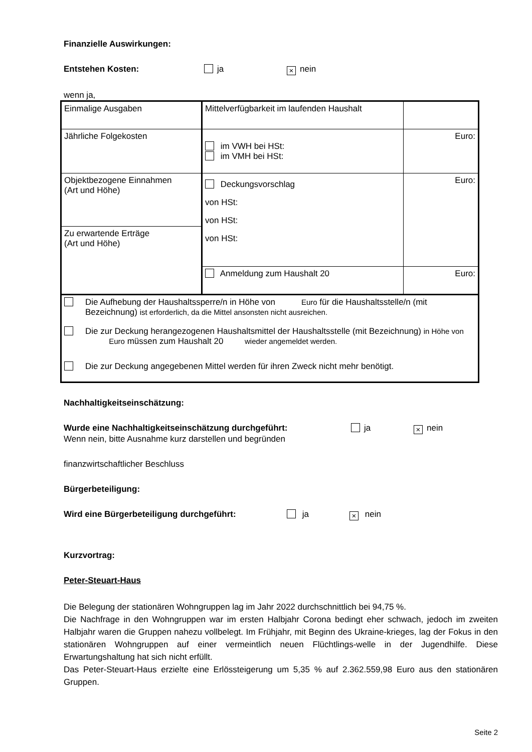Finanzielle Auswirkungen:
Entstehen Kosten: ja × nein
wenn ja,
| Einmalige Ausgaben | Mittelverfügbarkeit im laufenden Haushalt | |
| Jährliche Folgekosten | im VWH bei HSt: im VMH bei HSt: | Euro: |
| Objektbezogene Einnahmen (Art und Höhe) | Deckungsvorschlag von HSt: von HSt: von HSt: | Euro: |
| Zu erwartende Erträge (Art und Höhe) | | |
| | Anmeldung zum Haushalt 20 | Euro: |
| Die Aufhebung der Haushaltssperre/n in Höhe von Euro für die Haushaltsstelle/n (mit Bezeichnung) ist erforderlich, da die Mittel ansonsten nicht ausreichen. Die zur Deckung herangezogenen Haushaltsmittel der Haushaltsstelle (mit Bezeichnung) in Höhe von Euro müssen zum Haushalt 20 wieder angemeldet werden. Die zur Deckung angegebenen Mittel werden für ihren Zweck nicht mehr benötigt. | | |
Nachhaltigkeitseinschätzung:
Wurde eine Nachhaltigkeitseinschätzung durchgeführt: ja × nein
Wenn nein, bitte Ausnahme kurz darstellen und begründen
finanzwirtschaftlicher Beschluss
Bürgerbeteiligung:
Wird eine Bürgerbeteiligung durchgeführt: ja × nein
Kurzvortrag:
Peter-Steuart-Haus
Die Belegung der stationären Wohngruppen lag im Jahr 2022 durchschnittlich bei 94,75 %.
Die Nachfrage in den Wohngruppen war im ersten Halbjahr Corona bedingt eher schwach, jedoch im zweiten Halbjahr waren die Gruppen nahezu vollbelegt. Im Frühjahr, mit Beginn des Ukraine-krieges, lag der Fokus in den stationären Wohngruppen auf einer vermeintlich neuen Flüchtlings-welle in der Jugendhilfe. Diese Erwartungshaltung hat sich nicht erfüllt.
Das Peter-Steuart-Haus erzielte eine Erlössteigerung um 5,35 % auf 2.362.559,98 Euro aus den stationären Gruppen.
Seite 2